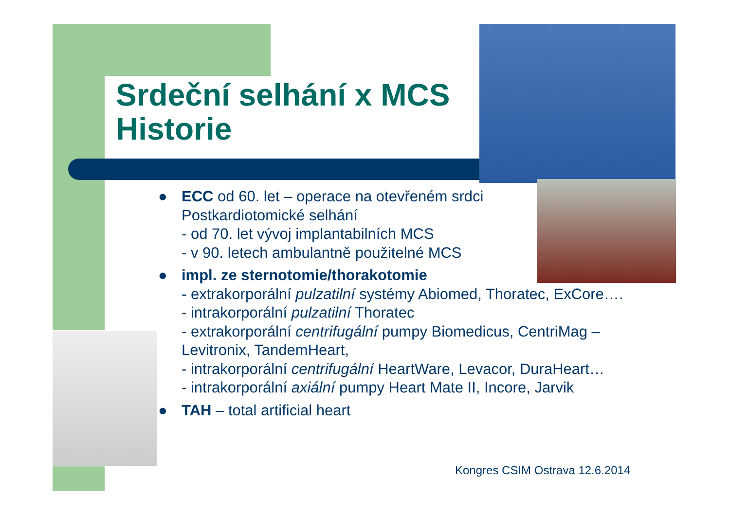Srdeční selhání x MCS
Historie
● ECC od 60. let – operace na otevřeném srdci
Postkardiotomické selhání
- od 70. let vývoj implantabilních MCS
- v 90. letech ambulantně použitelné MCS
● impl. ze sternotomie/thorakotomie
- extrakorporální pulzatilní systémy Abiomed, Thoratec, ExCore….
- intrakorporální pulzatilní Thoratec
- extrakorporální centrifugální pumpy Biomedicus, CentriMag – Levitronix, TandemHeart,
- intrakorporální centrifugální HeartWare, Levacor, DuraHeart…
- intrakorporální axiální pumpy Heart Mate II, Incore, Jarvik
● TAH – total artificial heart
Kongres CSIM Ostrava 12.6.2014